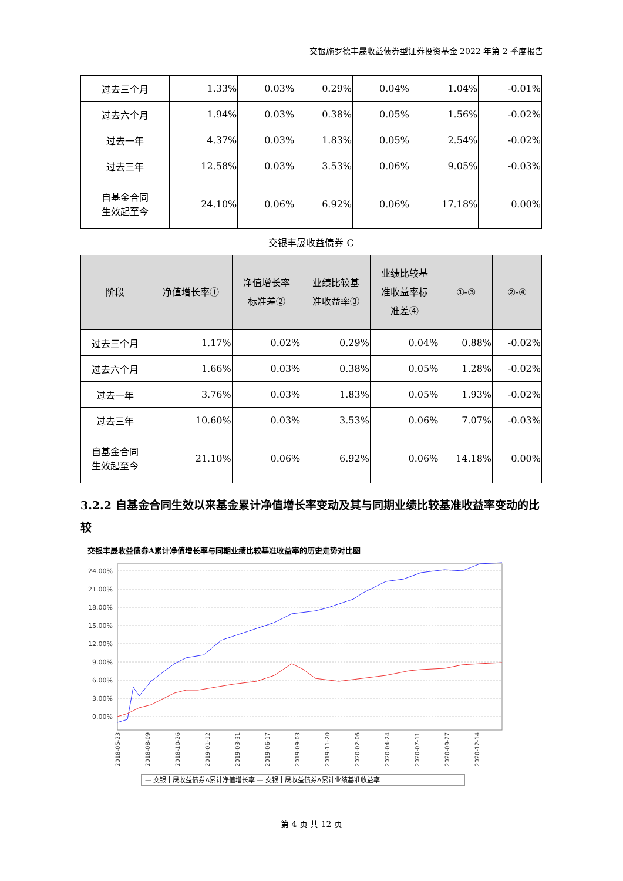交银施罗德丰晟收益债券型证券投资基金 2022 年第 2 季度报告
| 过去三个月 | 1.33% | 0.03% | 0.29% | 0.04% | 1.04% | -0.01% |
| 过去六个月 | 1.94% | 0.03% | 0.38% | 0.05% | 1.56% | -0.02% |
| 过去一年 | 4.37% | 0.03% | 1.83% | 0.05% | 2.54% | -0.02% |
| 过去三年 | 12.58% | 0.03% | 3.53% | 0.06% | 9.05% | -0.03% |
| 自基金合同 生效起至今 | 24.10% | 0.06% | 6.92% | 0.06% | 17.18% | 0.00% |
交银丰晟收益债券 C
| 阶段 | 净值增长率① | 净值增长率 标准差② | 业绩比较基 准收益率③ | 业绩比较基 准收益率标 准差④ | ①-③ | ②-④ |
| --- | --- | --- | --- | --- | --- | --- |
| 过去三个月 | 1.17% | 0.02% | 0.29% | 0.04% | 0.88% | -0.02% |
| 过去六个月 | 1.66% | 0.03% | 0.38% | 0.05% | 1.28% | -0.02% |
| 过去一年 | 3.76% | 0.03% | 1.83% | 0.05% | 1.93% | -0.02% |
| 过去三年 | 10.60% | 0.03% | 3.53% | 0.06% | 7.07% | -0.03% |
| 自基金合同 生效起至今 | 21.10% | 0.06% | 6.92% | 0.06% | 14.18% | 0.00% |
3.2.2 自基金合同生效以来基金累计净值增长率变动及其与同期业绩比较基准收益率变动的比较
交银丰晟收益债券A累计净值增长率与同期业绩比较基准收益率的历史走势对比图
24.00%
21.00%
18.00%
15.00%
12.00%
9.00%
6.00%
3.00%
0.00%
2018-05-23
2018-08-09
2018-10-26
2019-01-12
2019-03-31
2019-06-17
2019-09-03
2019-11-20
2020-02-06
2020-04-24
2020-07-11
2020-09-27
2020-12-14
— 交银丰晟收益债券A累计净值增长率 — 交银丰晟收益债券A累计业绩基准收益率
第 4 页 共 12 页